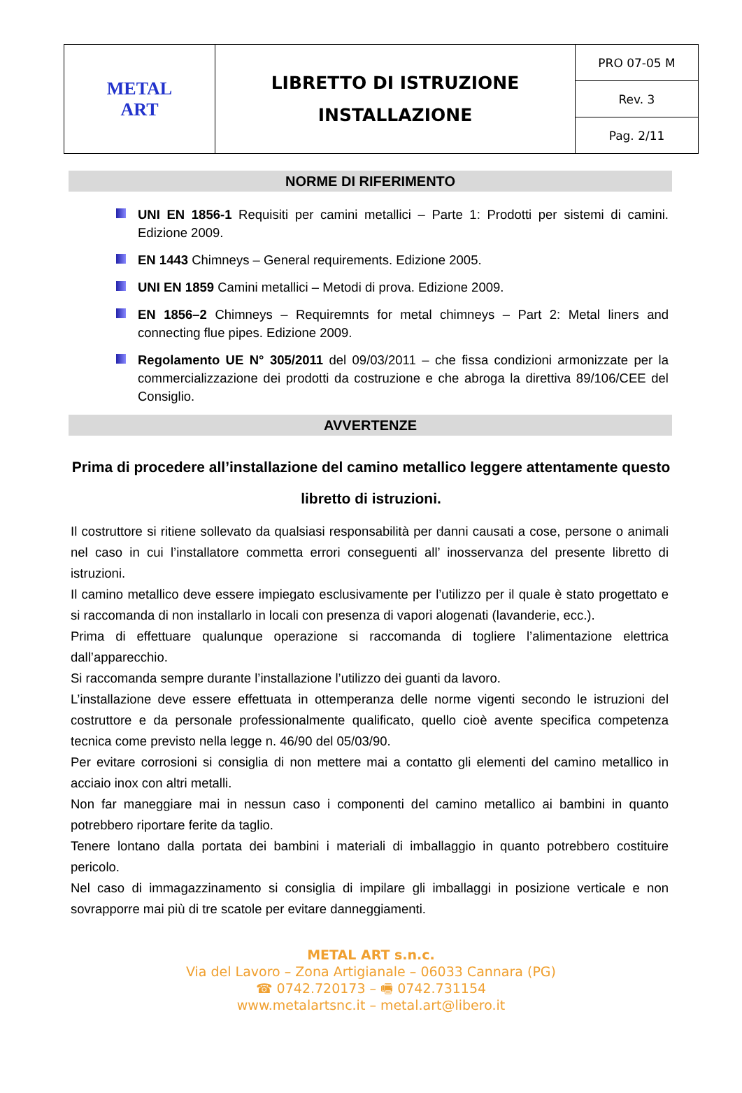| METAL ART | LIBRETTO DI ISTRUZIONE INSTALLAZIONE | PRO 07-05 M |
| | | Rev. 3 |
| | | Pag. 2/11 |
NORME DI RIFERIMENTO
UNI EN 1856-1 Requisiti per camini metallici – Parte 1: Prodotti per sistemi di camini. Edizione 2009.
EN 1443 Chimneys – General requirements. Edizione 2005.
UNI EN 1859 Camini metallici – Metodi di prova. Edizione 2009.
EN 1856–2 Chimneys – Requiremnts for metal chimneys – Part 2: Metal liners and connecting flue pipes. Edizione 2009.
Regolamento UE N° 305/2011 del 09/03/2011 – che fissa condizioni armonizzate per la commercializzazione dei prodotti da costruzione e che abroga la direttiva 89/106/CEE del Consiglio.
AVVERTENZE
Prima di procedere all’installazione del camino metallico leggere attentamente questo libretto di istruzioni.
Il costruttore si ritiene sollevato da qualsiasi responsabilità per danni causati a cose, persone o animali nel caso in cui l’installatore commetta errori conseguenti all’ inosservanza del presente libretto di istruzioni.
Il camino metallico deve essere impiegato esclusivamente per l’utilizzo per il quale è stato progettato e si raccomanda di non installarlo in locali con presenza di vapori alogenati (lavanderie, ecc.).
Prima di effettuare qualunque operazione si raccomanda di togliere l’alimentazione elettrica dall’apparecchio.
Si raccomanda sempre durante l’installazione l’utilizzo dei guanti da lavoro.
L’installazione deve essere effettuata in ottemperanza delle norme vigenti secondo le istruzioni del costruttore e da personale professionalmente qualificato, quello cioè avente specifica competenza tecnica come previsto nella legge n. 46/90 del 05/03/90.
Per evitare corrosioni si consiglia di non mettere mai a contatto gli elementi del camino metallico in acciaio inox con altri metalli.
Non far maneggiare mai in nessun caso i componenti del camino metallico ai bambini in quanto potrebbero riportare ferite da taglio.
Tenere lontano dalla portata dei bambini i materiali di imballaggio in quanto potrebbero costituire pericolo.
Nel caso di immagazzinamento si consiglia di impilare gli imballaggi in posizione verticale e non sovrapporre mai più di tre scatole per evitare danneggiamenti.
METAL ART s.n.c.
Via del Lavoro – Zona Artigianale – 06033 Cannara (PG)
☎ 0742.720173 – 🖷 0742.731154
www.metalartsnc.it – metal.art@libero.it